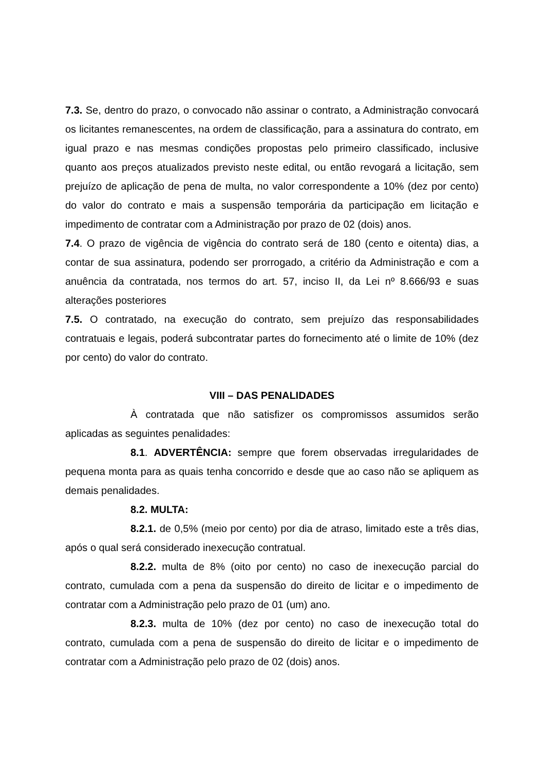7.3. Se, dentro do prazo, o convocado não assinar o contrato, a Administração convocará os licitantes remanescentes, na ordem de classificação, para a assinatura do contrato, em igual prazo e nas mesmas condições propostas pelo primeiro classificado, inclusive quanto aos preços atualizados previsto neste edital, ou então revogará a licitação, sem prejuízo de aplicação de pena de multa, no valor correspondente a 10% (dez por cento) do valor do contrato e mais a suspensão temporária da participação em licitação e impedimento de contratar com a Administração por prazo de 02 (dois) anos.
7.4. O prazo de vigência de vigência do contrato será de 180 (cento e oitenta) dias, a contar de sua assinatura, podendo ser prorrogado, a critério da Administração e com a anuência da contratada, nos termos do art. 57, inciso II, da Lei nº 8.666/93 e suas alterações posteriores
7.5. O contratado, na execução do contrato, sem prejuízo das responsabilidades contratuais e legais, poderá subcontratar partes do fornecimento até o limite de 10% (dez por cento) do valor do contrato.
VIII – DAS PENALIDADES
À contratada que não satisfizer os compromissos assumidos serão aplicadas as seguintes penalidades:
8.1. ADVERTÊNCIA: sempre que forem observadas irregularidades de pequena monta para as quais tenha concorrido e desde que ao caso não se apliquem as demais penalidades.
8.2. MULTA:
8.2.1. de 0,5% (meio por cento) por dia de atraso, limitado este a três dias, após o qual será considerado inexecução contratual.
8.2.2. multa de 8% (oito por cento) no caso de inexecução parcial do contrato, cumulada com a pena da suspensão do direito de licitar e o impedimento de contratar com a Administração pelo prazo de 01 (um) ano.
8.2.3. multa de 10% (dez por cento) no caso de inexecução total do contrato, cumulada com a pena de suspensão do direito de licitar e o impedimento de contratar com a Administração pelo prazo de 02 (dois) anos.